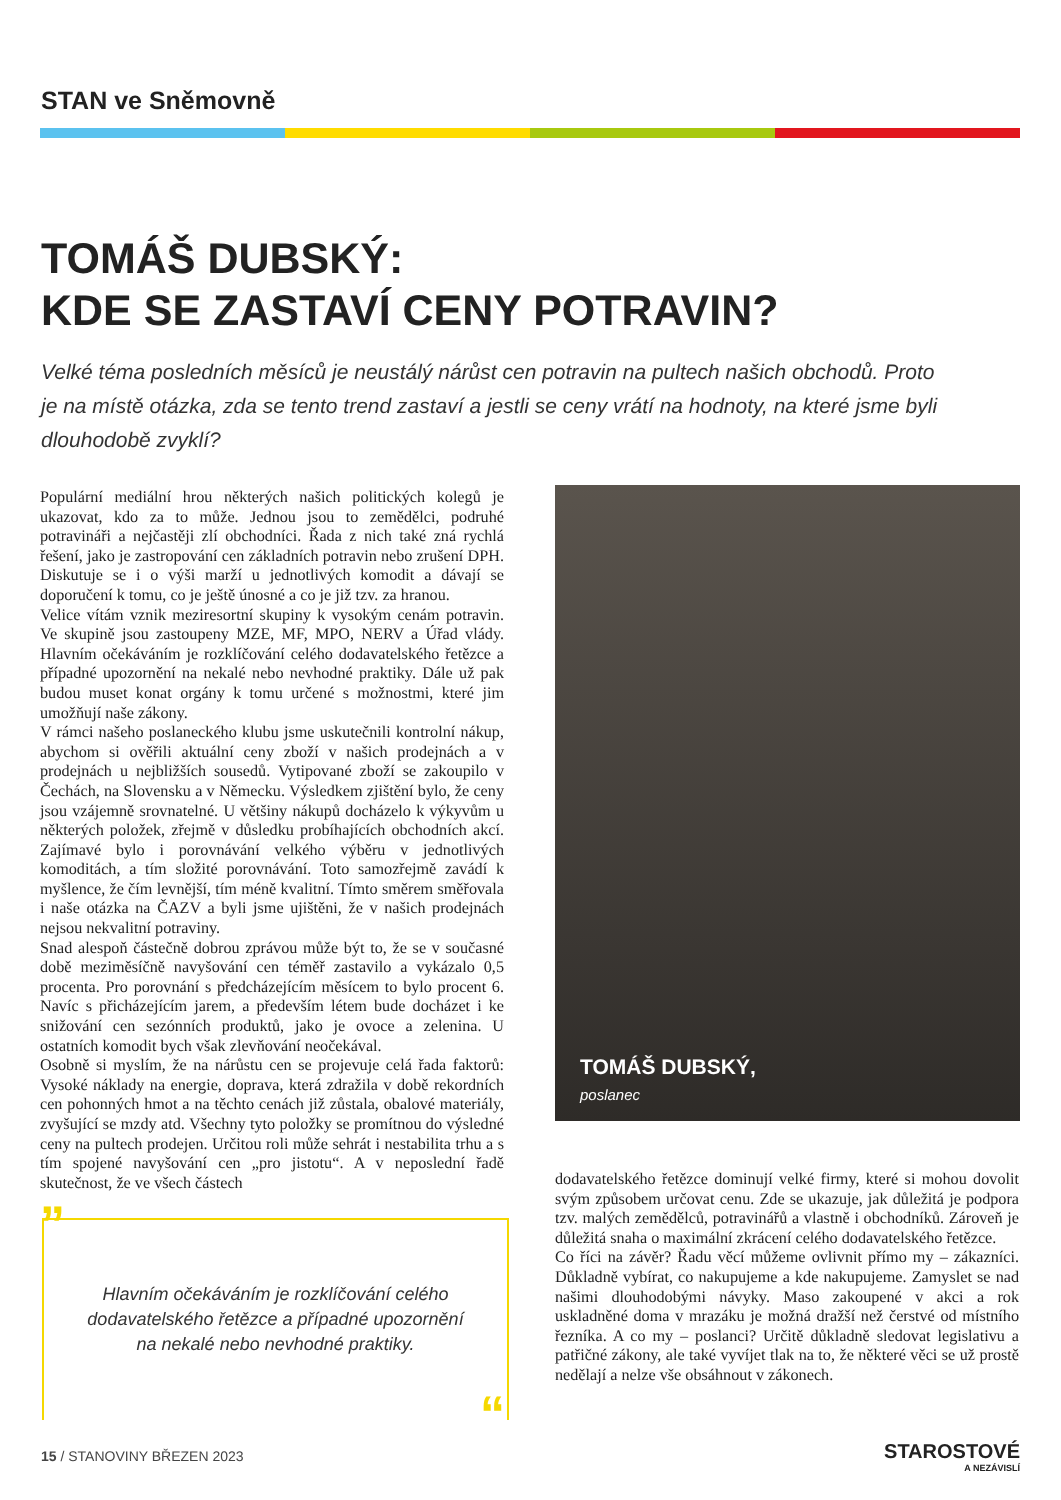STAN ve Sněmovně
TOMÁŠ DUBSKÝ:
KDE SE ZASTAVÍ CENY POTRAVIN?
Velké téma posledních měsíců je neustálý nárůst cen potravin na pultech našich obchodů. Proto je na místě otázka, zda se tento trend zastaví a jestli se ceny vrátí na hodnoty, na které jsme byli dlouhodobě zvyklí?
Populární mediální hrou některých našich politických kolegů je ukazovat, kdo za to může. Jednou jsou to zemědělci, podruhé potravináři a nejčastěji zlí obchodníci. Řada z nich také zná rychlá řešení, jako je zastropování cen základních potravin nebo zrušení DPH. Diskutuje se i o výši marží u jednotlivých komodit a dávají se doporučení k tomu, co je ještě únosné a co je již tzv. za hranou.
Velice vítám vznik meziresortní skupiny k vysokým cenám potravin. Ve skupině jsou zastoupeny MZE, MF, MPO, NERV a Úřad vlády. Hlavním očekáváním je rozklíčování celého dodavatelského řetězce a případné upozornění na nekalé nebo nevhodné praktiky. Dále už pak budou muset konat orgány k tomu určené s možnostmi, které jim umožňují naše zákony.
V rámci našeho poslaneckého klubu jsme uskutečnili kontrolní nákup, abychom si ověřili aktuální ceny zboží v našich prodejnách a v prodejnách u nejbližších sousedů. Vytipované zboží se zakoupilo v Čechách, na Slovensku a v Německu. Výsledkem zjištění bylo, že ceny jsou vzájemně srovnatelné. U většiny nákupů docházelo k výkyvům u některých položek, zřejmě v důsledku probíhajících obchodních akcí. Zajímavé bylo i porovnávání velkého výběru v jednotlivých komoditách, a tím složité porovnávání. Toto samozřejmě zavádí k myšlence, že čím levnější, tím méně kvalitní. Tímto směrem směřovala i naše otázka na ČAZV a byli jsme ujištěni, že v našich prodejnách nejsou nekvalitní potraviny.
Snad alespoň částečně dobrou zprávou může být to, že se v současné době meziměsíčně navyšování cen téměř zastavilo a vykázalo 0,5 procenta. Pro porovnání s předcházejícím měsícem to bylo procent 6. Navíc s přicházejícím jarem, a především létem bude docházet i ke snižování cen sezónních produktů, jako je ovoce a zelenina. U ostatních komodit bych však zlevňování neočekával.
Osobně si myslím, že na nárůstu cen se projevuje celá řada faktorů: Vysoké náklady na energie, doprava, která zdražila v době rekordních cen pohonných hmot a na těchto cenách již zůstala, obalové materiály, zvyšující se mzdy atd. Všechny tyto položky se promítnou do výsledné ceny na pultech prodejen. Určitou roli může sehrát i nestabilita trhu a s tím spojené navyšování cen „pro jistotu“. A v neposlední řadě skutečnost, že ve všech částech
TOMÁŠ DUBSKÝ,
poslanec
”
Hlavním očekáváním je rozklíčování celého dodavatelského řetězce a případné upozornění na nekalé nebo nevhodné praktiky.
“
dodavatelského řetězce dominují velké firmy, které si mohou dovolit svým způsobem určovat cenu. Zde se ukazuje, jak důležitá je podpora tzv. malých zemědělců, potravinářů a vlastně i obchodníků. Zároveň je důležitá snaha o maximální zkrácení celého dodavatelského řetězce.
Co říci na závěr? Řadu věcí můžeme ovlivnit přímo my – zákazníci. Důkladně vybírat, co nakupujeme a kde nakupujeme. Zamyslet se nad našimi dlouhodobými návyky. Maso zakoupené v akci a rok uskladněné doma v mrazáku je možná dražší než čerstvé od místního řezníka. A co my – poslanci? Určitě důkladně sledovat legislativu a patřičné zákony, ale také vyvíjet tlak na to, že některé věci se už prostě nedělají a nelze vše obsáhnout v zákonech.
15 / STANOVINY BŘEZEN 2023 STAROSTOVÉ
A NEZÁVISLÍ